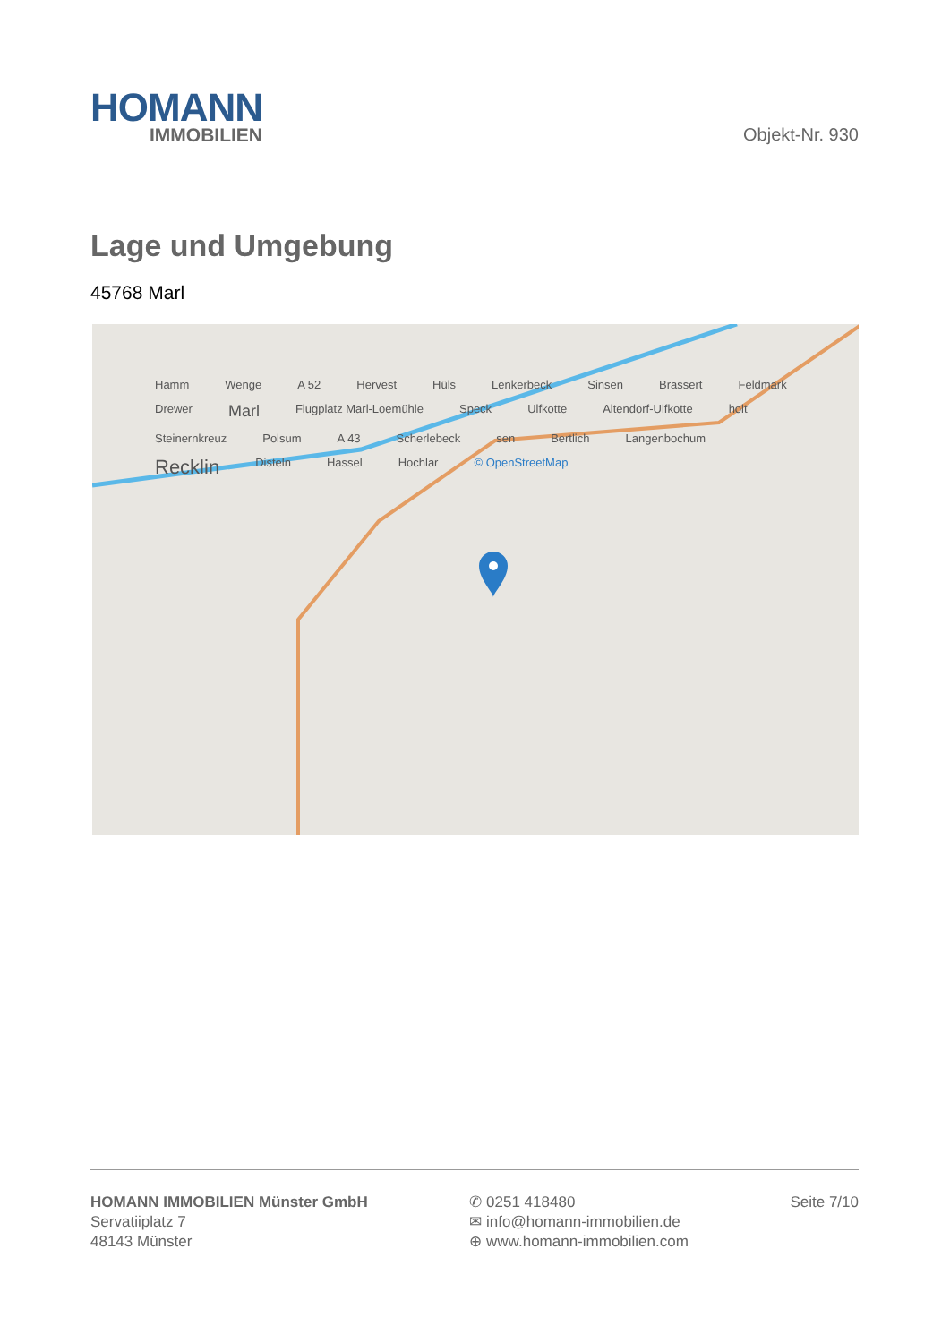HOMANN
IMMOBILIEN
Objekt-Nr. 930
Lage und Umgebung
45768 Marl
Hamm Wenge A 52 Hervest Hüls Lenkerbeck Sinsen Brassert Feldmark Drewer Marl Flugplatz Marl-Loemühle Speck Ulfkotte Altendorf-Ulfkotte holt Steinernkreuz Polsum A 43 Scherlebeck sen Bertlich Langenbochum Recklin Disteln Hassel Hochlar © OpenStreetMap
HOMANN IMMOBILIEN Münster GmbH
Servatiiplatz 7
48143 Münster
✆ 0251 418480
✉ info@homann-immobilien.de
⊕ www.homann-immobilien.com
Seite 7/10